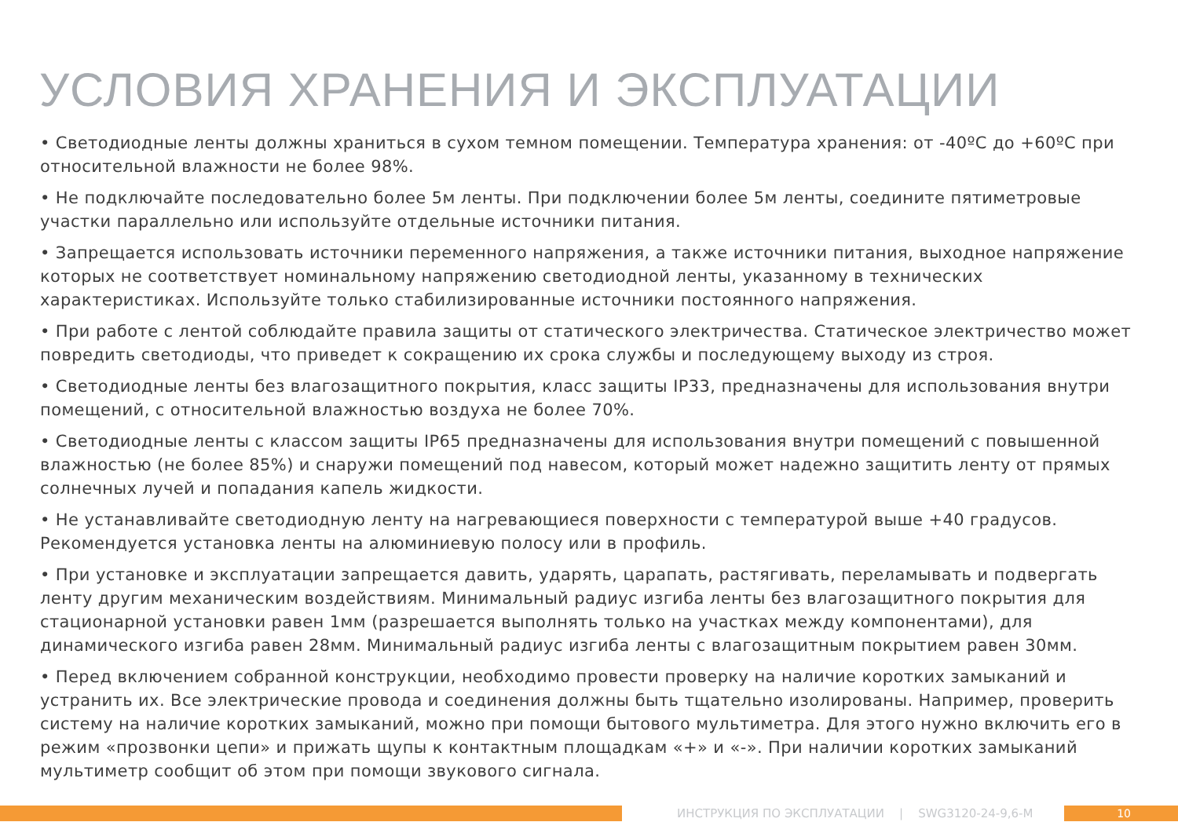УСЛОВИЯ ХРАНЕНИЯ И ЭКСПЛУАТАЦИИ
• Светодиодные ленты должны храниться в сухом темном помещении. Температура хранения: от -40ºС до +60ºС при относительной влажности не более 98%.
• Не подключайте последовательно более 5м ленты. При подключении более 5м ленты, соедините пятиметровые участки параллельно или используйте отдельные источники питания.
• Запрещается использовать источники переменного напряжения, а также источники питания, выходное напряжение которых не соответствует номинальному напряжению светодиодной ленты, указанному в технических характеристиках. Используйте только стабилизированные источники постоянного напряжения.
• При работе с лентой соблюдайте правила защиты от статического электричества. Статическое электричество может повредить светодиоды, что приведет к сокращению их срока службы и последующему выходу из строя.
• Светодиодные ленты без влагозащитного покрытия, класс защиты IP33, предназначены для использования внутри помещений, с относительной влажностью воздуха не более 70%.
• Светодиодные ленты с классом защиты IP65 предназначены для использования внутри помещений с повышенной влажностью (не более 85%) и снаружи помещений под навесом, который может надежно защитить ленту от прямых солнечных лучей и попадания капель жидкости.
• Не устанавливайте светодиодную ленту на нагревающиеся поверхности с температурой выше +40 градусов. Рекомендуется установка ленты на алюминиевую полосу или в профиль.
• При установке и эксплуатации запрещается давить, ударять, царапать, растягивать, переламывать и подвергать ленту другим механическим воздействиям. Минимальный радиус изгиба ленты без влагозащитного покрытия для стационарной установки равен 1мм (разрешается выполнять только на участках между компонентами), для динамического изгиба равен 28мм. Минимальный радиус изгиба ленты с влагозащитным покрытием равен 30мм.
• Перед включением собранной конструкции, необходимо провести проверку на наличие коротких замыканий и устранить их. Все электрические провода и соединения должны быть тщательно изолированы. Например, проверить систему на наличие коротких замыканий, можно при помощи бытового мультиметра. Для этого нужно включить его в режим «прозвонки цепи» и прижать щупы к контактным площадкам «+» и «-». При наличии коротких замыканий мультиметр сообщит об этом при помощи звукового сигнала.
ИНСТРУКЦИЯ ПО ЭКСПЛУАТАЦИИ | SWG3120-24-9,6-M
10